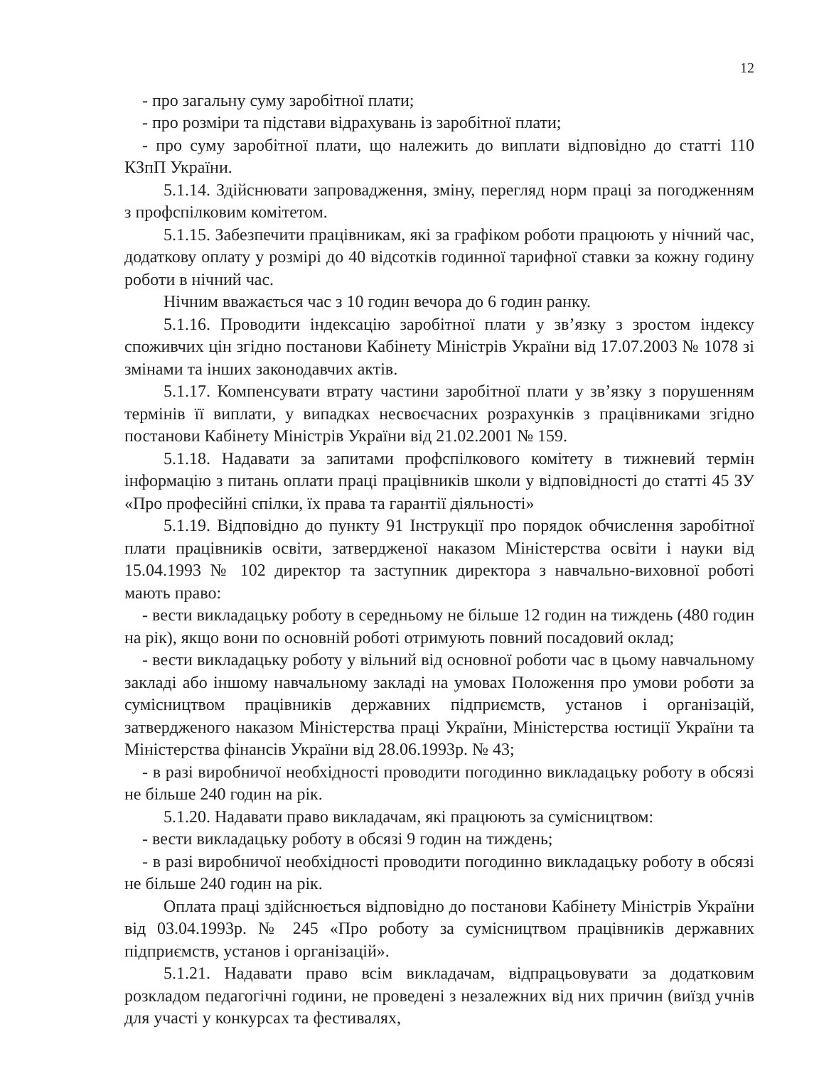12
- про загальну суму заробітної плати;
- про розміри та підстави відрахувань із заробітної плати;
- про суму заробітної плати, що належить до виплати відповідно до статті 110 КЗпП України.
5.1.14. Здійснювати запровадження, зміну, перегляд норм праці за погодженням з профспілковим комітетом.
5.1.15. Забезпечити працівникам, які за графіком роботи працюють у нічний час, додаткову оплату у розмірі до 40 відсотків годинної тарифної ставки за кожну годину роботи в нічний час.
Нічним вважається час з 10 годин вечора до 6 годин ранку.
5.1.16. Проводити індексацію заробітної плати у зв’язку з зростом індексу споживчих цін згідно постанови Кабінету Міністрів України від 17.07.2003 № 1078 зі змінами та інших законодавчих актів.
5.1.17. Компенсувати втрату частини заробітної плати у зв’язку з порушенням термінів її виплати, у випадках несвоєчасних розрахунків з працівниками згідно постанови Кабінету Міністрів України від 21.02.2001 № 159.
5.1.18. Надавати за запитами профспілкового комітету в тижневий термін інформацію з питань оплати праці працівників школи у відповідності до статті 45 ЗУ «Про професійні спілки, їх права та гарантії діяльності»
5.1.19. Відповідно до пункту 91 Інструкції про порядок обчислення заробітної плати працівників освіти, затвердженої наказом Міністерства освіти і науки від 15.04.1993 № 102 директор та заступник директора з навчально-виховної роботі мають право:
- вести викладацьку роботу в середньому не більше 12 годин на тиждень (480 годин на рік), якщо вони по основній роботі отримують повний посадовий оклад;
- вести викладацьку роботу у вільний від основної роботи час в цьому навчальному закладі або іншому навчальному закладі на умовах Положення про умови роботи за сумісництвом працівників державних підприємств, установ і організацій, затвердженого наказом Міністерства праці України, Міністерства юстиції України та Міністерства фінансів України від 28.06.1993р. № 43;
- в разі виробничої необхідності проводити погодинно викладацьку роботу в обсязі не більше 240 годин на рік.
5.1.20. Надавати право викладачам, які працюють за сумісництвом:
- вести викладацьку роботу в обсязі 9 годин на тиждень;
- в разі виробничої необхідності проводити погодинно викладацьку роботу в обсязі не більше 240 годин на рік.
Оплата праці здійснюється відповідно до постанови Кабінету Міністрів України від 03.04.1993р. № 245 «Про роботу за сумісництвом працівників державних підприємств, установ і організацій».
5.1.21. Надавати право всім викладачам, відпрацьовувати за додатковим розкладом педагогічні години, не проведені з незалежних від них причин (виїзд учнів для участі у конкурсах та фестивалях,